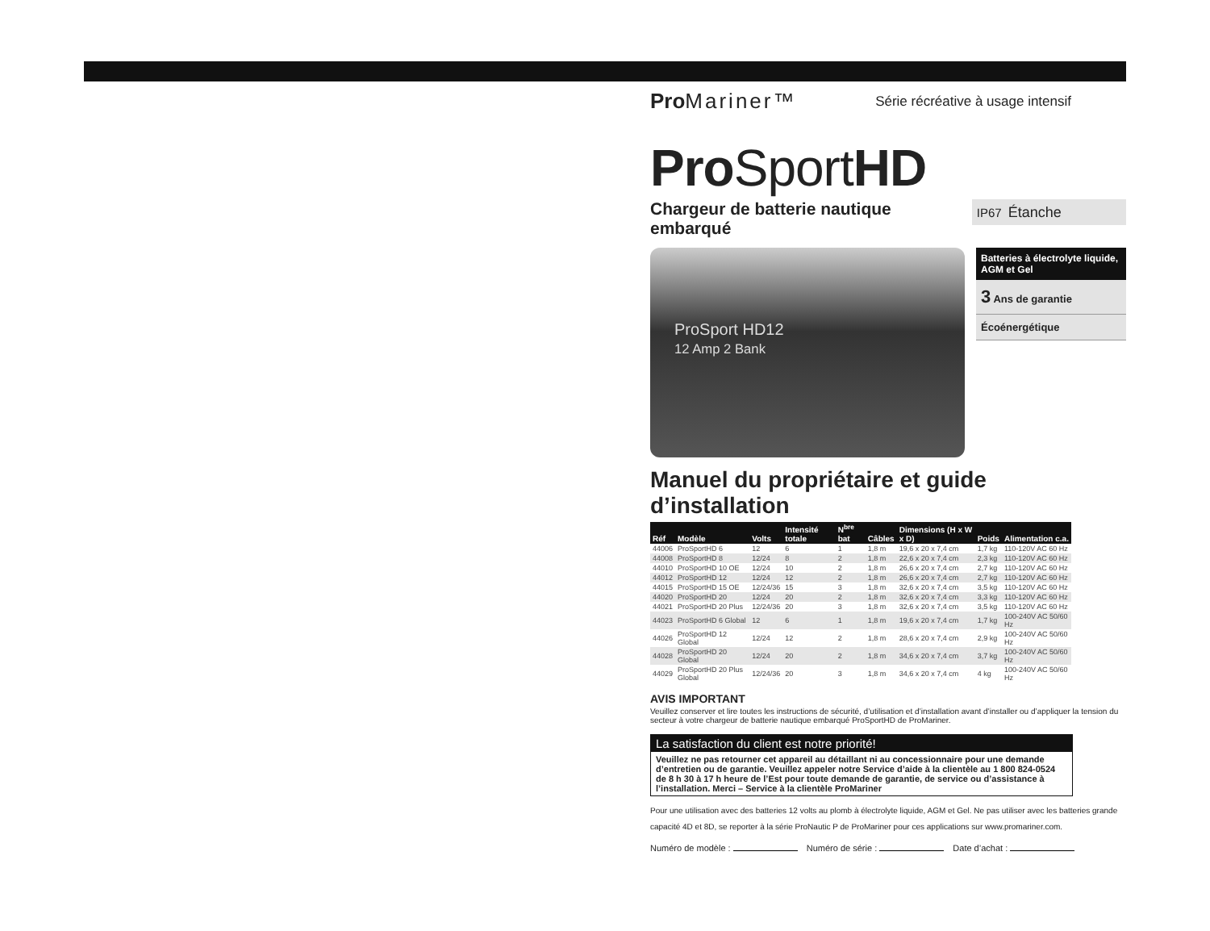Pro Mariner™
Série récréative à usage intensif
Pro SportHD
Chargeur de batterie nautique embarqué
IP67 Étanche
ProSport HD12
12 Amp 2 Bank
Batteries à électrolyte liquide, AGM et Gel
3 Ans de garantie
Écoénergétique
Manuel du propriétaire et guide d’installation
| Réf | Modèle | Volts | Intensité totale | N<sup>bre</sup> bat | Câbles | Dimensions (H x W x D) | Poids | Alimentation c.a. |
| --- | --- | --- | --- | --- | --- | --- | --- | --- |
| 44006 | ProSportHD 6 | 12 | 6 | 1 | 1,8 m | 19,6 x 20 x 7,4 cm | 1,7 kg | 110-120V AC 60 Hz |
| 44008 | ProSportHD 8 | 12/24 | 8 | 2 | 1,8 m | 22,6 x 20 x 7,4 cm | 2,3 kg | 110-120V AC 60 Hz |
| 44010 | ProSportHD 10 OE | 12/24 | 10 | 2 | 1,8 m | 26,6 x 20 x 7,4 cm | 2,7 kg | 110-120V AC 60 Hz |
| 44012 | ProSportHD 12 | 12/24 | 12 | 2 | 1,8 m | 26,6 x 20 x 7,4 cm | 2,7 kg | 110-120V AC 60 Hz |
| 44015 | ProSportHD 15 OE | 12/24/36 | 15 | 3 | 1,8 m | 32,6 x 20 x 7,4 cm | 3,5 kg | 110-120V AC 60 Hz |
| 44020 | ProSportHD 20 | 12/24 | 20 | 2 | 1,8 m | 32,6 x 20 x 7,4 cm | 3,3 kg | 110-120V AC 60 Hz |
| 44021 | ProSportHD 20 Plus | 12/24/36 | 20 | 3 | 1,8 m | 32,6 x 20 x 7,4 cm | 3,5 kg | 110-120V AC 60 Hz |
| 44023 | ProSportHD 6 Global | 12 | 6 | 1 | 1,8 m | 19,6 x 20 x 7,4 cm | 1,7 kg | 100-240V AC 50/60 Hz |
| 44026 | ProSportHD 12 Global | 12/24 | 12 | 2 | 1,8 m | 28,6 x 20 x 7,4 cm | 2,9 kg | 100-240V AC 50/60 Hz |
| 44028 | ProSportHD 20 Global | 12/24 | 20 | 2 | 1,8 m | 34,6 x 20 x 7,4 cm | 3,7 kg | 100-240V AC 50/60 Hz |
| 44029 | ProSportHD 20 Plus Global | 12/24/36 | 20 | 3 | 1,8 m | 34,6 x 20 x 7,4 cm | 4 kg | 100-240V AC 50/60 Hz |
AVIS IMPORTANT
Veuillez conserver et lire toutes les instructions de sécurité, d’utilisation et d’installation avant d’installer ou d’appliquer la tension du secteur à votre chargeur de batterie nautique embarqué ProSportHD de ProMariner.
La satisfaction du client est notre priorité!
Veuillez ne pas retourner cet appareil au détaillant ni au concessionnaire pour une demande d’entretien ou de garantie. Veuillez appeler notre Service d’aide à la clientèle au 1 800 824-0524 de 8 h 30 à 17 h heure de l’Est pour toute demande de garantie, de service ou d’assistance à l’installation. Merci – Service à la clientèle ProMariner
Pour une utilisation avec des batteries 12 volts au plomb à électrolyte liquide, AGM et Gel. Ne pas utiliser avec les batteries grande capacité 4D et 8D, se reporter à la série ProNautic P de ProMariner pour ces applications sur www.promariner.com.
Numéro de modèle : Numéro de série : Date d’achat :